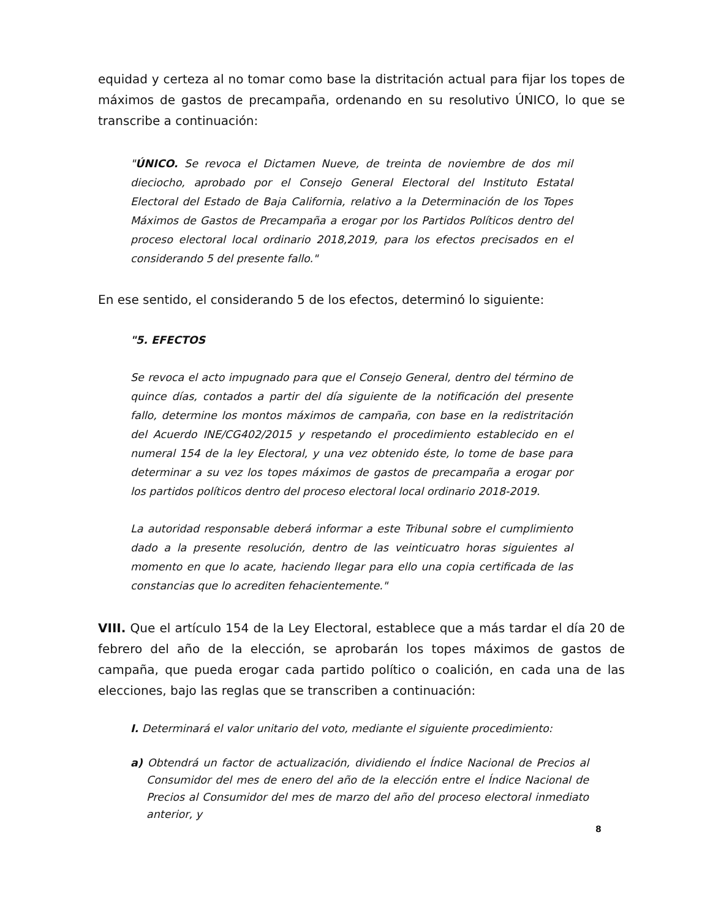equidad y certeza al no tomar como base la distritación actual para fijar los topes de máximos de gastos de precampaña, ordenando en su resolutivo ÚNICO, lo que se transcribe a continuación:
"ÚNICO. Se revoca el Dictamen Nueve, de treinta de noviembre de dos mil dieciocho, aprobado por el Consejo General Electoral del Instituto Estatal Electoral del Estado de Baja California, relativo a la Determinación de los Topes Máximos de Gastos de Precampaña a erogar por los Partidos Políticos dentro del proceso electoral local ordinario 2018,2019, para los efectos precisados en el considerando 5 del presente fallo."
En ese sentido, el considerando 5 de los efectos, determinó lo siguiente:
"5. EFECTOS
Se revoca el acto impugnado para que el Consejo General, dentro del término de quince días, contados a partir del día siguiente de la notificación del presente fallo, determine los montos máximos de campaña, con base en la redistritación del Acuerdo INE/CG402/2015 y respetando el procedimiento establecido en el numeral 154 de la ley Electoral, y una vez obtenido éste, lo tome de base para determinar a su vez los topes máximos de gastos de precampaña a erogar por los partidos políticos dentro del proceso electoral local ordinario 2018-2019.
La autoridad responsable deberá informar a este Tribunal sobre el cumplimiento dado a la presente resolución, dentro de las veinticuatro horas siguientes al momento en que lo acate, haciendo llegar para ello una copia certificada de las constancias que lo acrediten fehacientemente."
VIII. Que el artículo 154 de la Ley Electoral, establece que a más tardar el día 20 de febrero del año de la elección, se aprobarán los topes máximos de gastos de campaña, que pueda erogar cada partido político o coalición, en cada una de las elecciones, bajo las reglas que se transcriben a continuación:
I. Determinará el valor unitario del voto, mediante el siguiente procedimiento:
a) Obtendrá un factor de actualización, dividiendo el Índice Nacional de Precios al Consumidor del mes de enero del año de la elección entre el Índice Nacional de Precios al Consumidor del mes de marzo del año del proceso electoral inmediato anterior, y
8